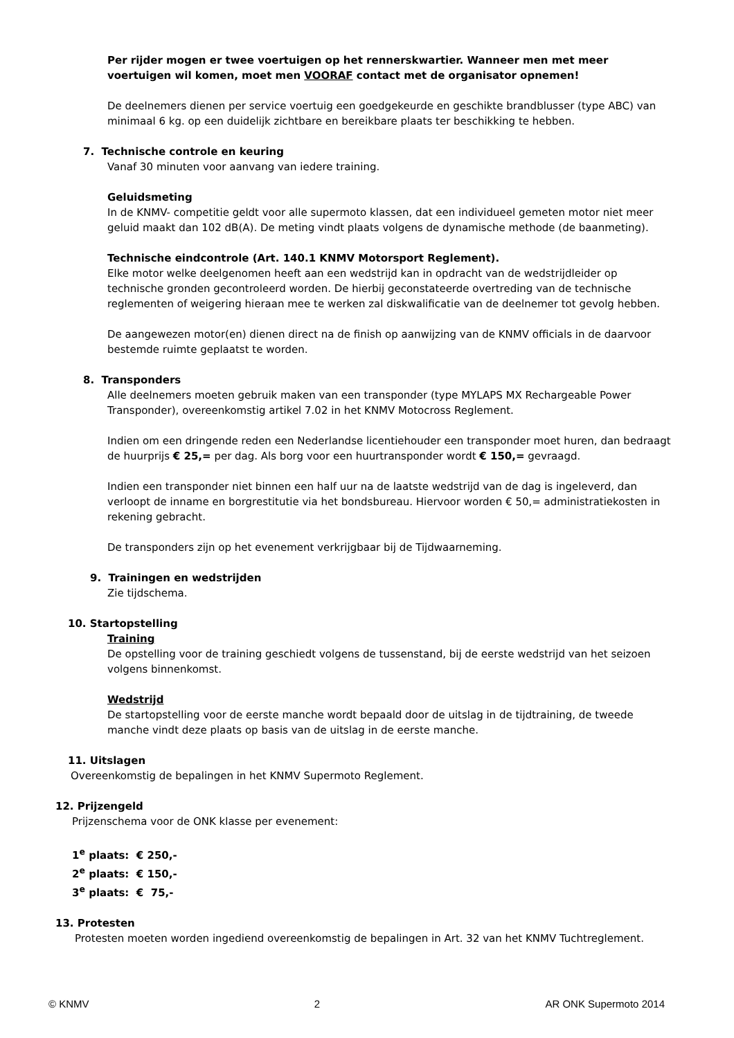Per rijder mogen er twee voertuigen op het rennerskwartier. Wanneer men met meer voertuigen wil komen, moet men VOORAF contact met de organisator opnemen!
De deelnemers dienen per service voertuig een goedgekeurde en geschikte brandblusser (type ABC) van minimaal 6 kg. op een duidelijk zichtbare en bereikbare plaats ter beschikking te hebben.
7. Technische controle en keuring
Vanaf 30 minuten voor aanvang van iedere training.
Geluidsmeting
In de KNMV- competitie geldt voor alle supermoto klassen, dat een individueel gemeten motor niet meer geluid maakt dan 102 dB(A). De meting vindt plaats volgens de dynamische methode (de baanmeting).
Technische eindcontrole (Art. 140.1 KNMV Motorsport Reglement).
Elke motor welke deelgenomen heeft aan een wedstrijd kan in opdracht van de wedstrijdleider op technische gronden gecontroleerd worden. De hierbij geconstateerde overtreding van de technische reglementen of weigering hieraan mee te werken zal diskwalificatie van de deelnemer tot gevolg hebben.
De aangewezen motor(en) dienen direct na de finish op aanwijzing van de KNMV officials in de daarvoor bestemde ruimte geplaatst te worden.
8. Transponders
Alle deelnemers moeten gebruik maken van een transponder (type MYLAPS MX Rechargeable Power Transponder), overeenkomstig artikel 7.02 in het KNMV Motocross Reglement.
Indien om een dringende reden een Nederlandse licentiehouder een transponder moet huren, dan bedraagt de huurprijs € 25,= per dag. Als borg voor een huurtransponder wordt € 150,= gevraagd.
Indien een transponder niet binnen een half uur na de laatste wedstrijd van de dag is ingeleverd, dan verloopt de inname en borgrestitutie via het bondsbureau. Hiervoor worden € 50,= administratiekosten in rekening gebracht.
De transponders zijn op het evenement verkrijgbaar bij de Tijdwaarneming.
9. Trainingen en wedstrijden
Zie tijdschema.
10. Startopstelling
Training
De opstelling voor de training geschiedt volgens de tussenstand, bij de eerste wedstrijd van het seizoen volgens binnenkomst.
Wedstrijd
De startopstelling voor de eerste manche wordt bepaald door de uitslag in de tijdtraining, de tweede manche vindt deze plaats op basis van de uitslag in de eerste manche.
11. Uitslagen
Overeenkomstig de bepalingen in het KNMV Supermoto Reglement.
12. Prijzengeld
Prijzenschema voor de ONK klasse per evenement:
1<sup>e</sup> plaats: € 250,-
2<sup>e</sup> plaats: € 150,-
3<sup>e</sup> plaats: € 75,-
13. Protesten
Protesten moeten worden ingediend overeenkomstig de bepalingen in Art. 32 van het KNMV Tuchtreglement.
© KNMV 2 AR ONK Supermoto 2014